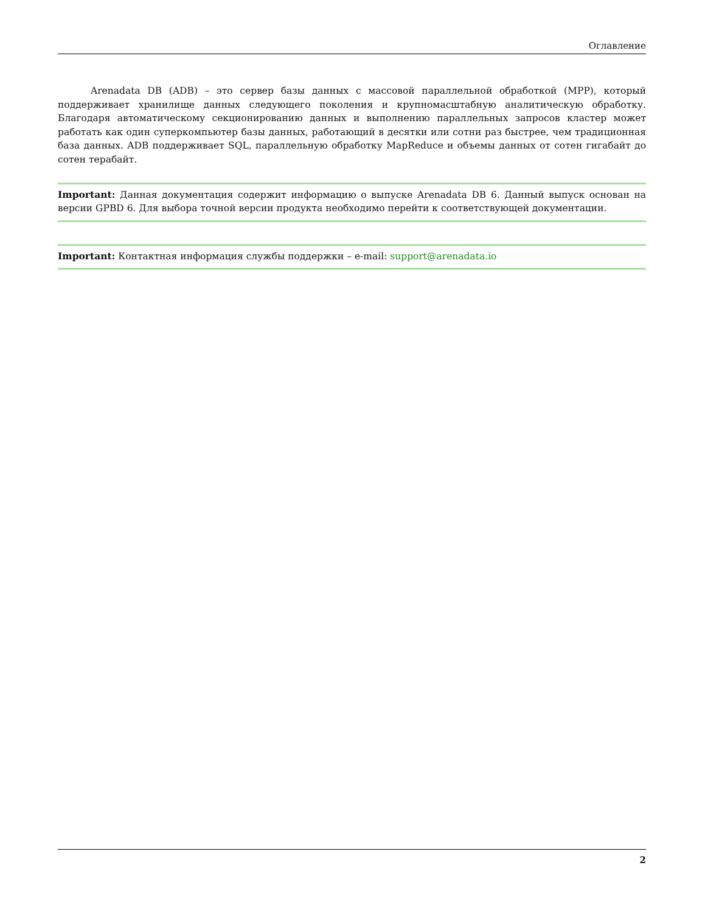Оглавление
Arenadata DB (ADB) – это сервер базы данных с массовой параллельной обработкой (MPP), который поддерживает хранилище данных следующего поколения и крупномасштабную аналитическую обработку. Благодаря автоматическому секционированию данных и выполнению параллельных запросов кластер может работать как один суперкомпьютер базы данных, работающий в десятки или сотни раз быстрее, чем традиционная база данных. ADB поддерживает SQL, параллельную обработку MapReduce и объемы данных от сотен гигабайт до сотен терабайт.
Important: Данная документация содержит информацию о выпуске Arenadata DB 6. Данный выпуск основан на версии GPBD 6. Для выбора точной версии продукта необходимо перейти к соответствующей документации.
Important: Контактная информация службы поддержки – e-mail: support@arenadata.io
2